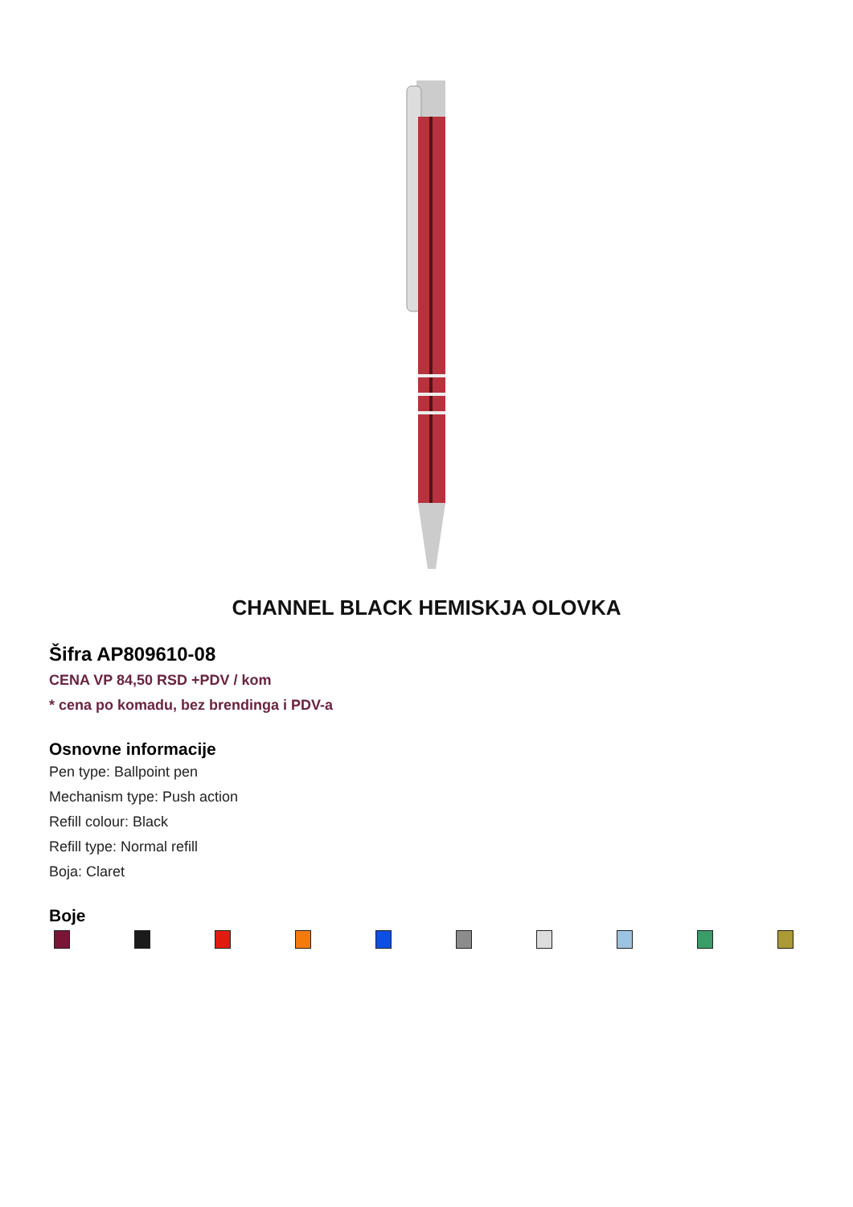CHANNEL BLACK HEMISKJA OLOVKA
Šifra AP809610-08
CENA VP 84,50 RSD +PDV / kom
* cena po komadu, bez brendinga i PDV-a
Osnovne informacije
Pen type: Ballpoint pen
Mechanism type: Push action
Refill colour: Black
Refill type: Normal refill
Boja: Claret
Boje